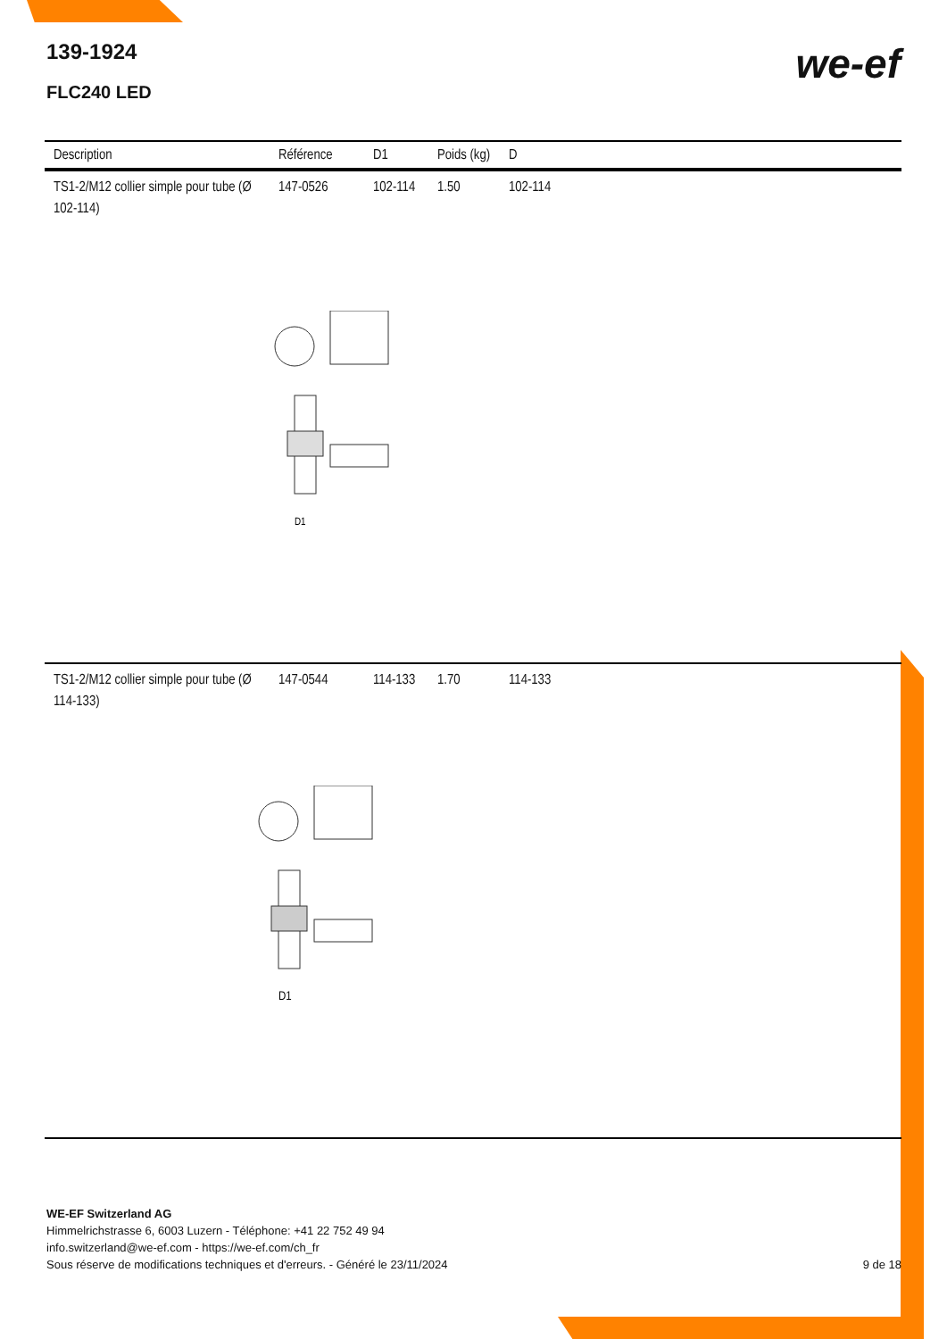139-1924
FLC240 LED
we-ef
| Description | Référence | D1 | Poids (kg) | D |
| --- | --- | --- | --- | --- |
| TS1-2/M12 collier simple pour tube (Ø 102-114) | 147-0526 | 102-114 | 1.50 | 102-114 |
| D1 | | | | |
| TS1-2/M12 collier simple pour tube (Ø 114-133) | 147-0544 | 114-133 | 1.70 | 114-133 |
| D1 | | | | |
WE-EF Switzerland AG
Himmelrichstrasse 6, 6003 Luzern - Téléphone: +41 22 752 49 94
info.switzerland@we-ef.com - https://we-ef.com/ch_fr
Sous réserve de modifications techniques et d'erreurs. - Généré le 23/11/2024 9 de 18